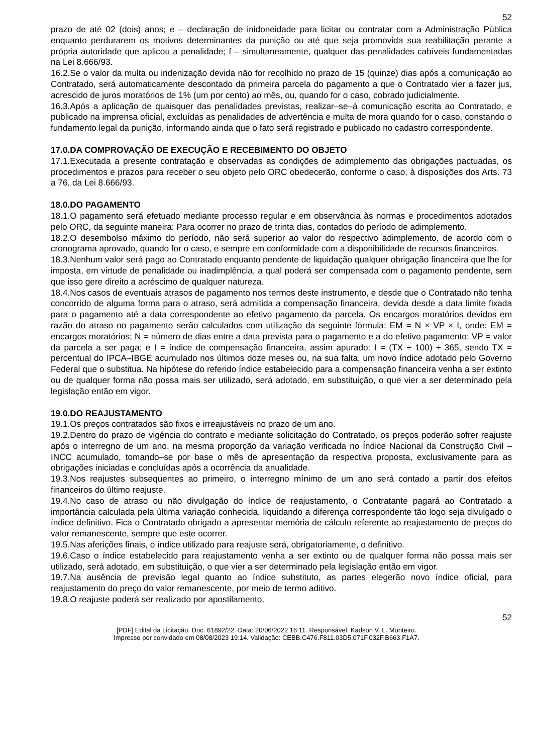52
prazo de até 02 (dois) anos; e – declaração de inidoneidade para licitar ou contratar com a Administração Pública enquanto perdurarem os motivos determinantes da punição ou até que seja promovida sua reabilitação perante a própria autoridade que aplicou a penalidade; f – simultaneamente, qualquer das penalidades cabíveis fundamentadas na Lei 8.666/93.
16.2.Se o valor da multa ou indenização devida não for recolhido no prazo de 15 (quinze) dias após a comunicação ao Contratado, será automaticamente descontado da primeira parcela do pagamento a que o Contratado vier a fazer jus, acrescido de juros moratórios de 1% (um por cento) ao mês, ou, quando for o caso, cobrado judicialmente.
16.3.Após a aplicação de quaisquer das penalidades previstas, realizar–se–á comunicação escrita ao Contratado, e publicado na imprensa oficial, excluídas as penalidades de advertência e multa de mora quando for o caso, constando o fundamento legal da punição, informando ainda que o fato será registrado e publicado no cadastro correspondente.
17.0.DA COMPROVAÇÃO DE EXECUÇÃO E RECEBIMENTO DO OBJETO
17.1.Executada a presente contratação e observadas as condições de adimplemento das obrigações pactuadas, os procedimentos e prazos para receber o seu objeto pelo ORC obedecerão, conforme o caso, à disposições dos Arts. 73 a 76, da Lei 8.666/93.
18.0.DO PAGAMENTO
18.1.O pagamento será efetuado mediante processo regular e em observância às normas e procedimentos adotados pelo ORC, da seguinte maneira: Para ocorrer no prazo de trinta dias, contados do período de adimplemento.
18.2.O desembolso máximo do período, não será superior ao valor do respectivo adimplemento, de acordo com o cronograma aprovado, quando for o caso, e sempre em conformidade com a disponibilidade de recursos financeiros.
18.3.Nenhum valor será pago ao Contratado enquanto pendente de liquidação qualquer obrigação financeira que lhe for imposta, em virtude de penalidade ou inadimplência, a qual poderá ser compensada com o pagamento pendente, sem que isso gere direito a acréscimo de qualquer natureza.
18.4.Nos casos de eventuais atrasos de pagamento nos termos deste instrumento, e desde que o Contratado não tenha concorrido de alguma forma para o atraso, será admitida a compensação financeira, devida desde a data limite fixada para o pagamento até a data correspondente ao efetivo pagamento da parcela. Os encargos moratórios devidos em razão do atraso no pagamento serão calculados com utilização da seguinte fórmula: EM = N × VP × I, onde: EM = encargos moratórios; N = número de dias entre a data prevista para o pagamento e a do efetivo pagamento; VP = valor da parcela a ser paga; e I = índice de compensação financeira, assim apurado: I = (TX ÷ 100) ÷ 365, sendo TX = percentual do IPCA–IBGE acumulado nos últimos doze meses ou, na sua falta, um novo índice adotado pelo Governo Federal que o substitua. Na hipótese do referido índice estabelecido para a compensação financeira venha a ser extinto ou de qualquer forma não possa mais ser utilizado, será adotado, em substituição, o que vier a ser determinado pela legislação então em vigor.
19.0.DO REAJUSTAMENTO
19.1.Os preços contratados são fixos e irreajustáveis no prazo de um ano.
19.2.Dentro do prazo de vigência do contrato e mediante solicitação do Contratado, os preços poderão sofrer reajuste após o interregno de um ano, na mesma proporção da variação verificada no Índice Nacional da Construção Civil – INCC acumulado, tomando–se por base o mês de apresentação da respectiva proposta, exclusivamente para as obrigações iniciadas e concluídas após a ocorrência da anualidade.
19.3.Nos reajustes subsequentes ao primeiro, o interregno mínimo de um ano será contado a partir dos efeitos financeiros do último reajuste.
19.4.No caso de atraso ou não divulgação do índice de reajustamento, o Contratante pagará ao Contratado a importância calculada pela última variação conhecida, liquidando a diferença correspondente tão logo seja divulgado o índice definitivo. Fica o Contratado obrigado a apresentar memória de cálculo referente ao reajustamento de preços do valor remanescente, sempre que este ocorrer.
19.5.Nas aferições finais, o índice utilizado para reajuste será, obrigatoriamente, o definitivo.
19.6.Caso o índice estabelecido para reajustamento venha a ser extinto ou de qualquer forma não possa mais ser utilizado, será adotado, em substituição, o que vier a ser determinado pela legislação então em vigor.
19.7.Na ausência de previsão legal quanto ao índice substituto, as partes elegerão novo índice oficial, para reajustamento do preço do valor remanescente, por meio de termo aditivo.
19.8.O reajuste poderá ser realizado por apostilamento.
52
[PDF] Edital da Licitação. Doc. 61892/22. Data: 20/06/2022 16:11. Responsável: Kadson V. L. Monteiro.
Impresso por convidado em 08/08/2023 19:14. Validação: CEBB.C476.F811.03D5.071F.032F.B663.F1A7.